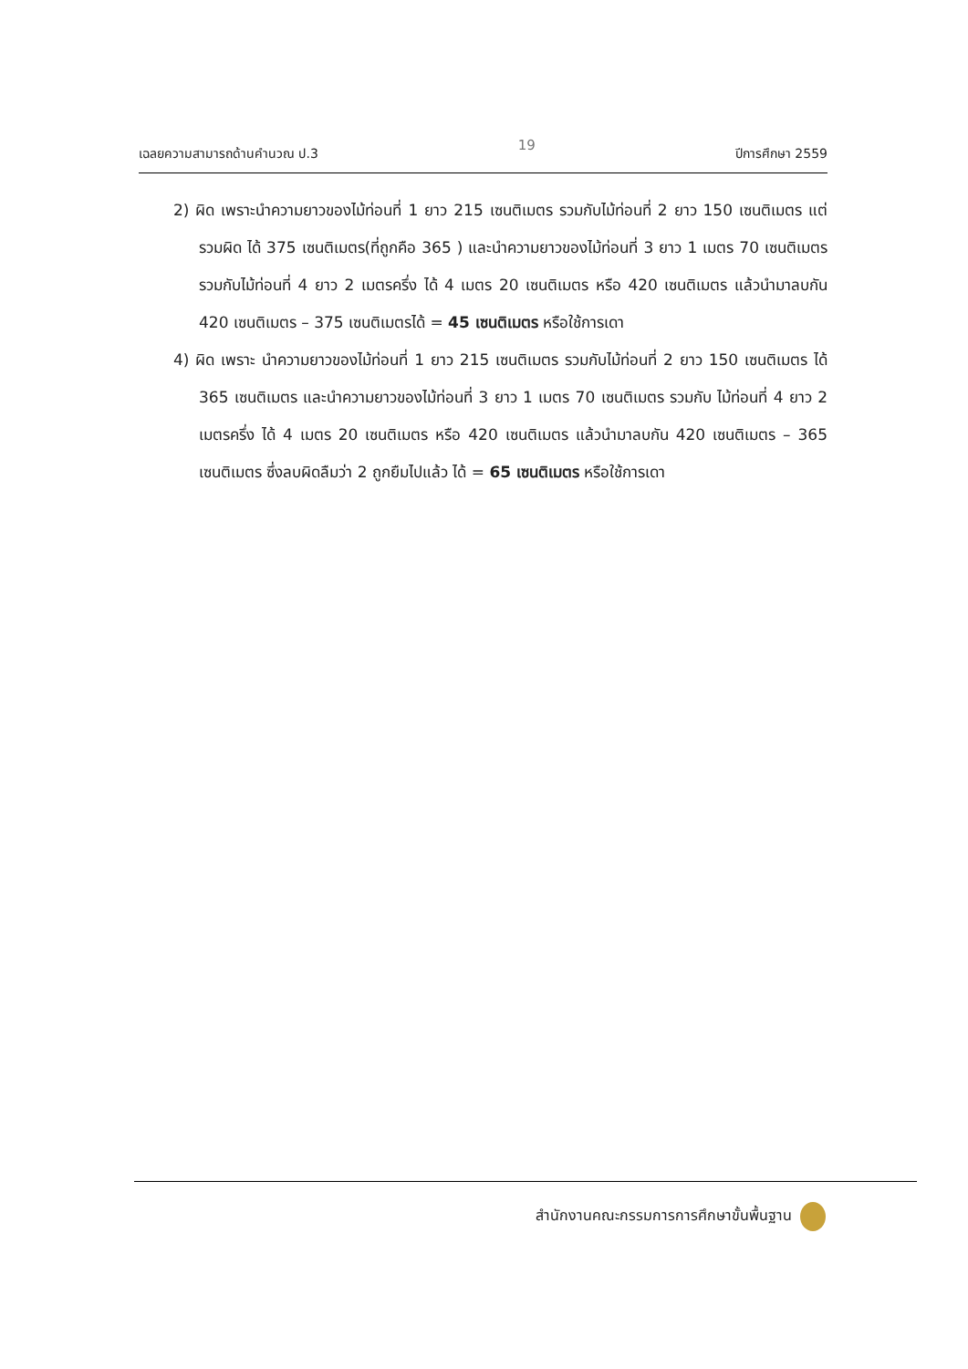เฉลยความสามารถด้านคำนวณ ป.3 19 ปีการศึกษา 2559
2) ผิด เพราะนำความยาวของไม้ท่อนที่ 1 ยาว 215 เซนติเมตร รวมกับไม้ท่อนที่ 2 ยาว 150 เซนติเมตร แต่รวมผิด ได้ 375 เซนติเมตร(ที่ถูกคือ 365 ) และนำความยาวของไม้ท่อนที่ 3 ยาว 1 เมตร 70 เซนติเมตร รวมกับไม้ท่อนที่ 4 ยาว 2 เมตรครึ่ง ได้ 4 เมตร 20 เซนติเมตร หรือ 420 เซนติเมตร แล้วนำมาลบกัน 420 เซนติเมตร – 375 เซนติเมตรได้ = 45 เซนติเมตร หรือใช้การเดา
4) ผิด เพราะ นำความยาวของไม้ท่อนที่ 1 ยาว 215 เซนติเมตร รวมกับไม้ท่อนที่ 2 ยาว 150 เซนติเมตร ได้ 365 เซนติเมตร และนำความยาวของไม้ท่อนที่ 3 ยาว 1 เมตร 70 เซนติเมตร รวมกับ ไม้ท่อนที่ 4 ยาว 2 เมตรครึ่ง ได้ 4 เมตร 20 เซนติเมตร หรือ 420 เซนติเมตร แล้วนำมาลบกัน 420 เซนติเมตร – 365 เซนติเมตร ซึ่งลบผิดลืมว่า 2 ถูกยืมไปแล้ว ได้ = 65 เซนติเมตร หรือใช้การเดา
สำนักงานคณะกรรมการการศึกษาขั้นพื้นฐาน